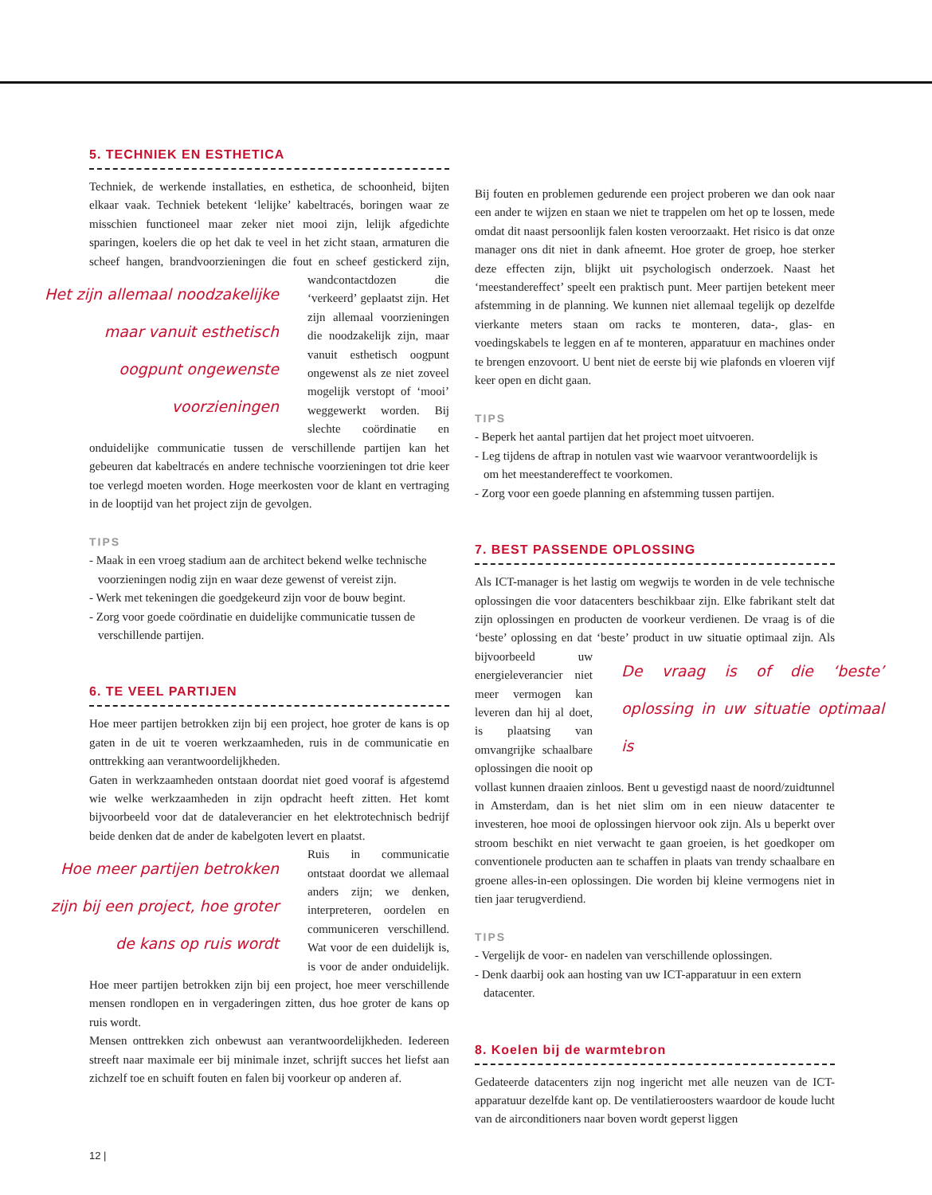5. TECHNIEK EN ESTHETICA
Techniek, de werkende installaties, en esthetica, de schoonheid, bijten elkaar vaak. Techniek betekent ‘lelijke’ kabeltracés, boringen waar ze misschien functioneel maar zeker niet mooi zijn, lelijk afgedichte sparingen, koelers die op het dak te veel in het zicht staan, armaturen die scheef hangen, brandvoorzieningen die fout en scheef Het zijn allemaal noodzakelijke maar vanuit esthetisch oogpunt ongewenste voorzieningen gestickerd zijn, wandcontactdozen die ‘verkeerd’ geplaatst zijn. Het zijn allemaal voorzieningen die noodzakelijk zijn, maar vanuit esthetisch oogpunt ongewenst als ze niet zoveel mogelijk verstopt of ‘mooi’ weggewerkt worden. Bij slechte coördinatie en onduidelijke communicatie tussen de verschillende partijen kan het gebeuren dat kabeltracés en andere technische voorzieningen tot drie keer toe verlegd moeten worden. Hoge meerkosten voor de klant en vertraging in de looptijd van het project zijn de gevolgen.
TIPS
- Maak in een vroeg stadium aan de architect bekend welke technische voorzieningen nodig zijn en waar deze gewenst of vereist zijn.
- Werk met tekeningen die goedgekeurd zijn voor de bouw begint.
- Zorg voor goede coördinatie en duidelijke communicatie tussen de verschillende partijen.
6. TE VEEL PARTIJEN
Hoe meer partijen betrokken zijn bij een project, hoe groter de kans is op gaten in de uit te voeren werkzaamheden, ruis in de communicatie en onttrekking aan verantwoordelijkheden.
Gaten in werkzaamheden ontstaan doordat niet goed vooraf is afgestemd wie welke werkzaamheden in zijn opdracht heeft zitten. Het komt bijvoorbeeld voor dat de dataleverancier en het elektrotechnisch bedrijf beide denken dat de ander de kabelgoten levert en plaatst.
Hoe meer partijen betrokken zijn bij een project, hoe groter de kans op ruis wordt Ruis in communicatie ontstaat doordat we allemaal anders zijn; we denken, interpreteren, oordelen en communiceren verschillend. Wat voor de een duidelijk is, is voor de ander onduidelijk. Hoe meer partijen betrokken zijn bij een project, hoe meer verschillende mensen rondlopen en in vergaderingen zitten, dus hoe groter de kans op ruis wordt.
Mensen onttrekken zich onbewust aan verantwoordelijkheden. Iedereen streeft naar maximale eer bij minimale inzet, schrijft succes het liefst aan zichzelf toe en schuift fouten en falen bij voorkeur op anderen af.
Bij fouten en problemen gedurende een project proberen we dan ook naar een ander te wijzen en staan we niet te trappelen om het op te lossen, mede omdat dit naast persoonlijk falen kosten veroorzaakt. Het risico is dat onze manager ons dit niet in dank afneemt. Hoe groter de groep, hoe sterker deze effecten zijn, blijkt uit psychologisch onderzoek. Naast het ‘meestandereffect’ speelt een praktisch punt. Meer partijen betekent meer afstemming in de planning. We kunnen niet allemaal tegelijk op dezelfde vierkante meters staan om racks te monteren, data-, glas- en voedingskabels te leggen en af te monteren, apparatuur en machines onder te brengen enzovoort. U bent niet de eerste bij wie plafonds en vloeren vijf keer open en dicht gaan.
TIPS
- Beperk het aantal partijen dat het project moet uitvoeren.
- Leg tijdens de aftrap in notulen vast wie waarvoor verantwoordelijk is om het meestandereffect te voorkomen.
- Zorg voor een goede planning en afstemming tussen partijen.
7. BEST PASSENDE OPLOSSING
Als ICT-manager is het lastig om wegwijs te worden in de vele technische oplossingen die voor datacenters beschikbaar zijn. Elke fabrikant stelt dat zijn oplossingen en producten de voorkeur verdienen. De vraag is of die ‘beste’ oplossing en dat ‘beste’ product in uw situatie optimaal zijn. De vraag is of die ‘beste’ oplossing in uw situatie optimaal is Als bijvoorbeeld uw energieleverancier niet meer vermogen kan leveren dan hij al doet, is plaatsing van omvangrijke schaalbare oplossingen die nooit op vollast kunnen draaien zinloos. Bent u gevestigd naast de noord/zuidtunnel in Amsterdam, dan is het niet slim om in een nieuw datacenter te investeren, hoe mooi de oplossingen hiervoor ook zijn. Als u beperkt over stroom beschikt en niet verwacht te gaan groeien, is het goedkoper om conventionele producten aan te schaffen in plaats van trendy schaalbare en groene alles-in-een oplossingen. Die worden bij kleine vermogens niet in tien jaar terugverdiend.
TIPS
- Vergelijk de voor- en nadelen van verschillende oplossingen.
- Denk daarbij ook aan hosting van uw ICT-apparatuur in een extern datacenter.
8. Koelen bij de warmtebron
Gedateerde datacenters zijn nog ingericht met alle neuzen van de ICT-apparatuur dezelfde kant op. De ventilatieroosters waardoor de koude lucht van de airconditioners naar boven wordt geperst liggen
12 |